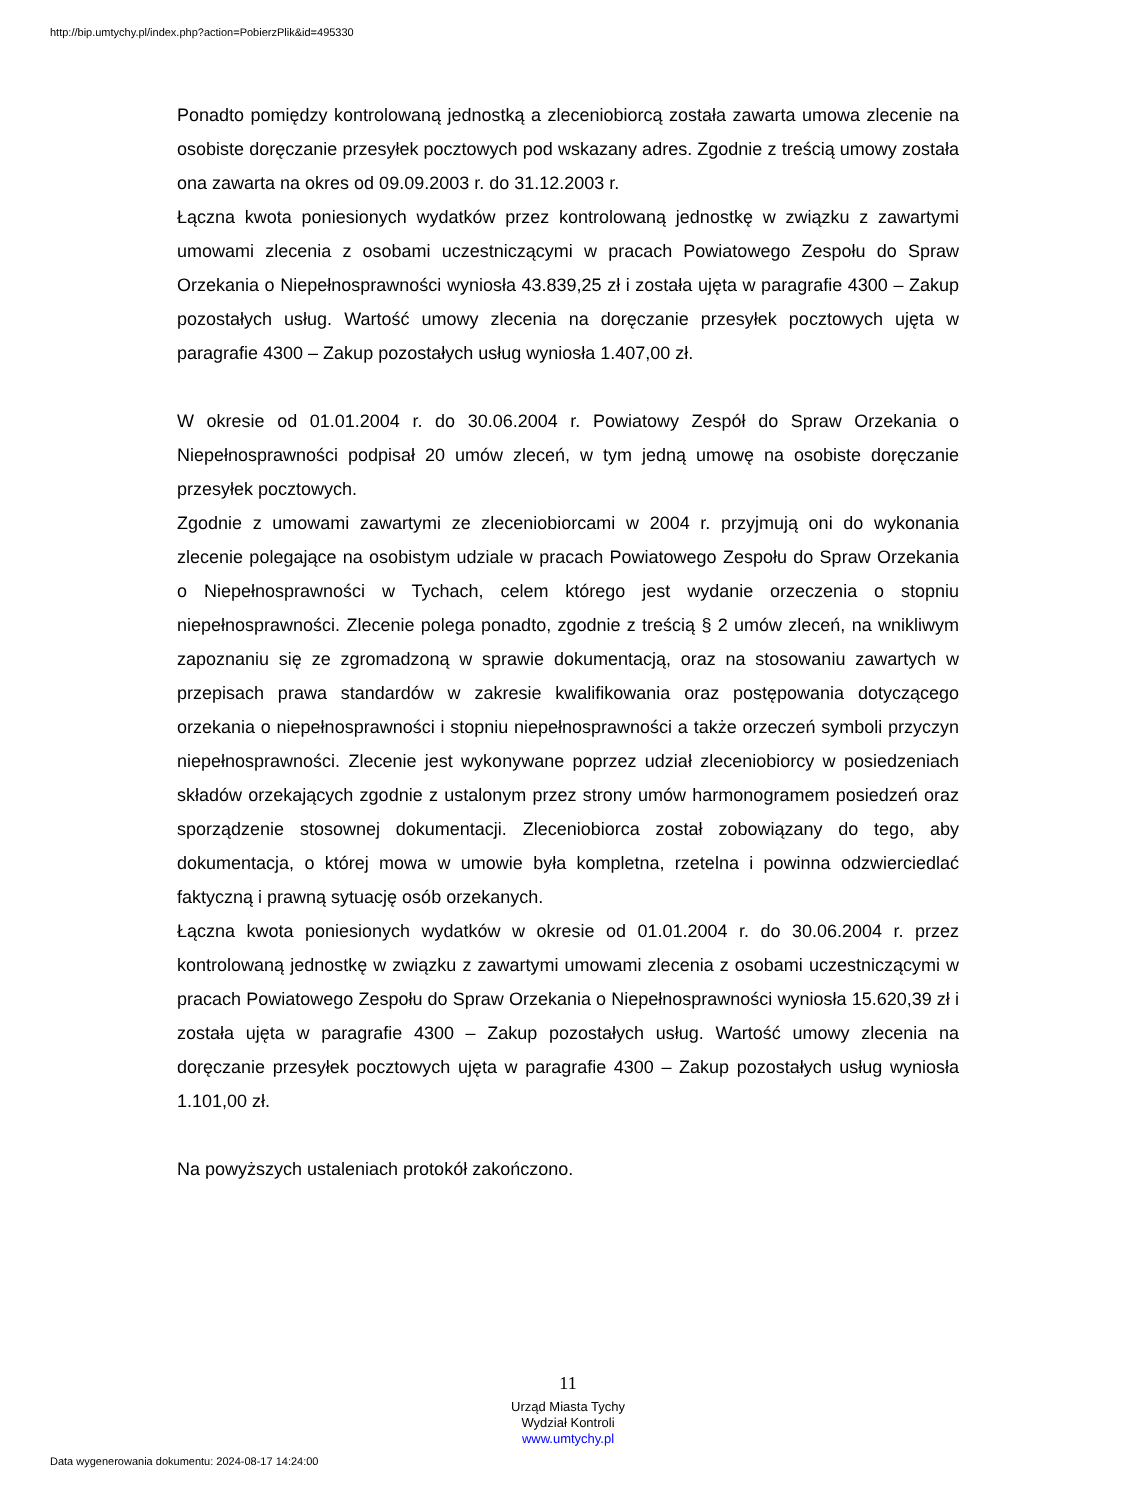http://bip.umtychy.pl/index.php?action=PobierzPlik&id=495330
Ponadto pomiędzy kontrolowaną jednostką a zleceniobiorcą została zawarta umowa zlecenie na osobiste doręczanie przesyłek pocztowych pod wskazany adres. Zgodnie z treścią umowy została ona zawarta na okres od 09.09.2003 r. do 31.12.2003 r.
Łączna kwota poniesionych wydatków przez kontrolowaną jednostkę w związku z zawartymi umowami zlecenia z osobami uczestniczącymi w pracach Powiatowego Zespołu do Spraw Orzekania o Niepełnosprawności wyniosła 43.839,25 zł i została ujęta w paragrafie 4300 – Zakup pozostałych usług. Wartość umowy zlecenia na doręczanie przesyłek pocztowych ujęta w paragrafie 4300 – Zakup pozostałych usług wyniosła 1.407,00 zł.
W okresie od 01.01.2004 r. do 30.06.2004 r. Powiatowy Zespół do Spraw Orzekania o Niepełnosprawności podpisał 20 umów zleceń, w tym jedną umowę na osobiste doręczanie przesyłek pocztowych.
Zgodnie z umowami zawartymi ze zleceniobiorcami w 2004 r. przyjmują oni do wykonania zlecenie polegające na osobistym udziale w pracach Powiatowego Zespołu do Spraw Orzekania o Niepełnosprawności w Tychach, celem którego jest wydanie orzeczenia o stopniu niepełnosprawności. Zlecenie polega ponadto, zgodnie z treścią § 2 umów zleceń, na wnikliwym zapoznaniu się ze zgromadzoną w sprawie dokumentacją, oraz na stosowaniu zawartych w przepisach prawa standardów w zakresie kwalifikowania oraz postępowania dotyczącego orzekania o niepełnosprawności i stopniu niepełnosprawności a także orzeczeń symboli przyczyn niepełnosprawności. Zlecenie jest wykonywane poprzez udział zleceniobiorcy w posiedzeniach składów orzekających zgodnie z ustalonym przez strony umów harmonogramem posiedzeń oraz sporządzenie stosownej dokumentacji. Zleceniobiorca został zobowiązany do tego, aby dokumentacja, o której mowa w umowie była kompletna, rzetelna i powinna odzwierciedlać faktyczną i prawną sytuację osób orzekanych.
Łączna kwota poniesionych wydatków w okresie od 01.01.2004 r. do 30.06.2004 r. przez kontrolowaną jednostkę w związku z zawartymi umowami zlecenia z osobami uczestniczącymi w pracach Powiatowego Zespołu do Spraw Orzekania o Niepełnosprawności wyniosła 15.620,39 zł i została ujęta w paragrafie 4300 – Zakup pozostałych usług. Wartość umowy zlecenia na doręczanie przesyłek pocztowych ujęta w paragrafie 4300 – Zakup pozostałych usług wyniosła 1.101,00 zł.
Na powyższych ustaleniach protokół zakończono.
11
Urząd Miasta Tychy
Wydział Kontroli
www.umtychy.pl
Data wygenerowania dokumentu: 2024-08-17 14:24:00